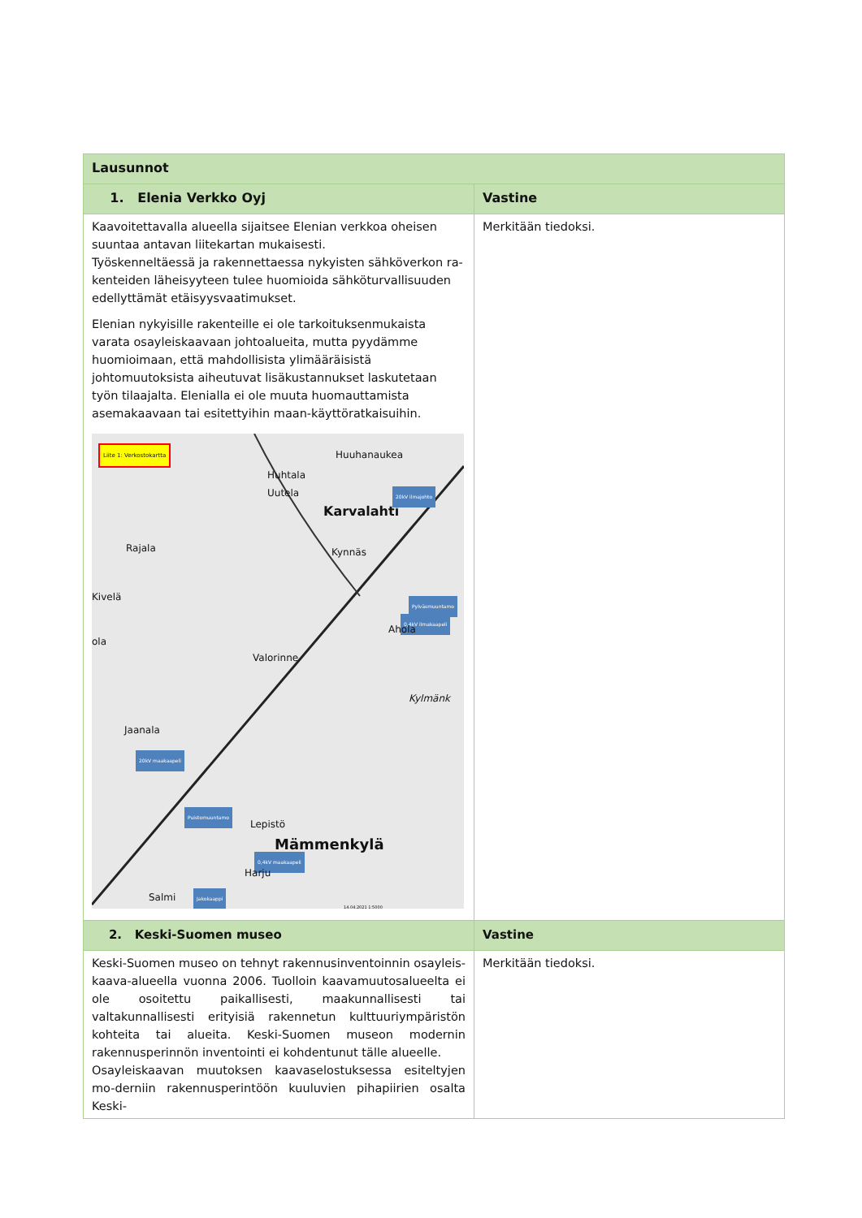| Lausunnot | |
| --- | --- |
| 1. Elenia Verkko Oyj | Vastine |
| Kaavoitettavalla alueella sijaitsee Elenian verkkoa oheisen suuntaa antavan liitekartan mukaisesti. Työskenneltäessä ja rakennettaessa nykyisten sähköverkon ra-kenteiden läheisyyteen tulee huomioida sähköturvallisuuden edellyttämät etäisyysvaatimukset. Elenian nykyisille rakenteille ei ole tarkoituksenmukaista varata osayleiskaavaan johtoalueita, mutta pyydämme huomioimaan, että mahdollisista ylimääräisistä johtomuutoksista aiheutuvat lisäkustannukset laskutetaan työn tilaajalta. Elenialla ei ole muuta huomauttamista asemakaavaan tai esitettyihin maan-käyttöratkaisuihin. Liite 1: Verkostokartta Huuhanaukea Huhtala Uutela Karvalahti 20kV ilmajohto Rajala Kynnäs Kivelä Pylväsmuuntamo 0,4kV ilmakaapeli Ahola ola Valorinne Kylmänk Jaanala 20kV maakaapeli Puistomuuntamo Lepistö Mämmenkylä 0,4kV maakaapeli Harju Salmi Jakokaappi 14.04.2021 1:5000 | Merkitään tiedoksi. |
| 2. Keski-Suomen museo | Vastine |
| Keski-Suomen museo on tehnyt rakennusinventoinnin osayleis-kaava-alueella vuonna 2006. Tuolloin kaavamuutosalueelta ei ole osoitettu paikallisesti, maakunnallisesti tai valtakunnallisesti erityisiä rakennetun kulttuuriympäristön kohteita tai alueita. Keski-Suomen museon modernin rakennusperinnön inventointi ei kohdentunut tälle alueelle. Osayleiskaavan muutoksen kaavaselostuksessa esiteltyjen mo-derniin rakennusperintöön kuuluvien pihapiirien osalta Keski- | Merkitään tiedoksi. |